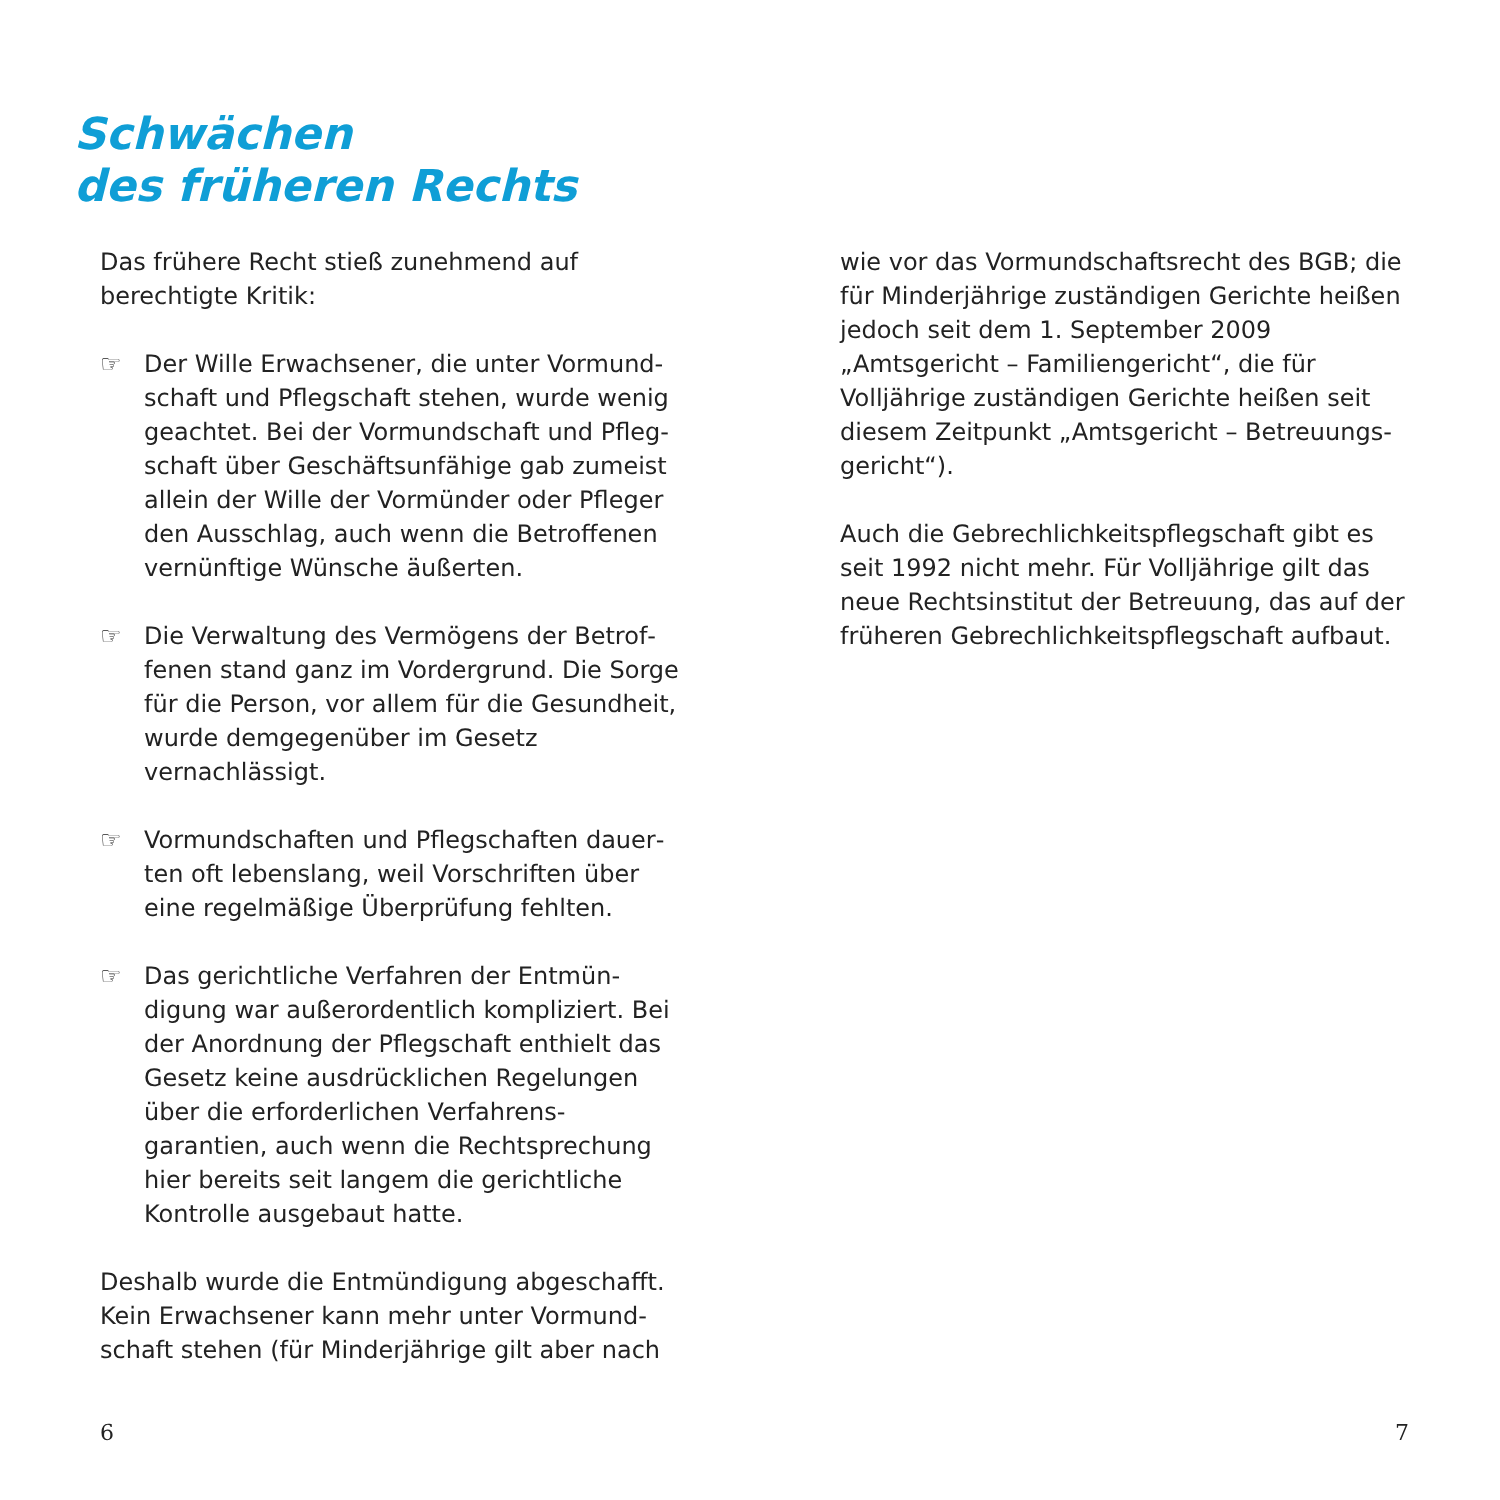Schwächen
des früheren Rechts
Das frühere Recht stieß zunehmend auf berechtigte Kritik:
☞ Der Wille Erwachsener, die unter Vormund­schaft und Pflegschaft stehen, wurde wenig geachtet. Bei der Vormundschaft und Pfleg­schaft über Geschäftsunfähige gab zumeist allein der Wille der Vormünder oder Pfleger den Ausschlag, auch wenn die Betroffenen vernünftige Wünsche äußerten.
☞ Die Verwaltung des Vermögens der Betrof­fenen stand ganz im Vordergrund. Die Sorge für die Person, vor allem für die Gesund­heit, wurde demgegenüber im Gesetz vernachlässigt.
☞ Vormundschaften und Pflegschaften dauer­ten oft lebenslang, weil Vorschriften über eine regelmäßige Überprüfung fehlten.
☞ Das gerichtliche Verfahren der Entmün­digung war außerordentlich kompliziert. Bei der Anordnung der Pflegschaft enthielt das Gesetz keine ausdrücklichen Regelun­gen über die erforderlichen Verfahrens­garantien, auch wenn die Rechtsprechung hier bereits seit langem die gerichtliche Kontrolle ausgebaut hatte.
Deshalb wurde die Entmündigung abgeschafft. Kein Erwachsener kann mehr unter Vormund­schaft stehen (für Minderjährige gilt aber nach
wie vor das Vormundschaftsrecht des BGB; die für Minderjährige zuständigen Gerichte heißen jedoch seit dem 1. September 2009 „Amtsgericht – Familiengericht“, die für Volljährige zuständigen Gerichte heißen seit diesem Zeitpunkt „Amtsgericht – Betreuungs­gericht“).
Auch die Gebrechlichkeitspflegschaft gibt es seit 1992 nicht mehr. Für Volljährige gilt das neue Rechtsinstitut der Betreuung, das auf der früheren Gebrechlichkeitspflegschaft aufbaut.
6 7